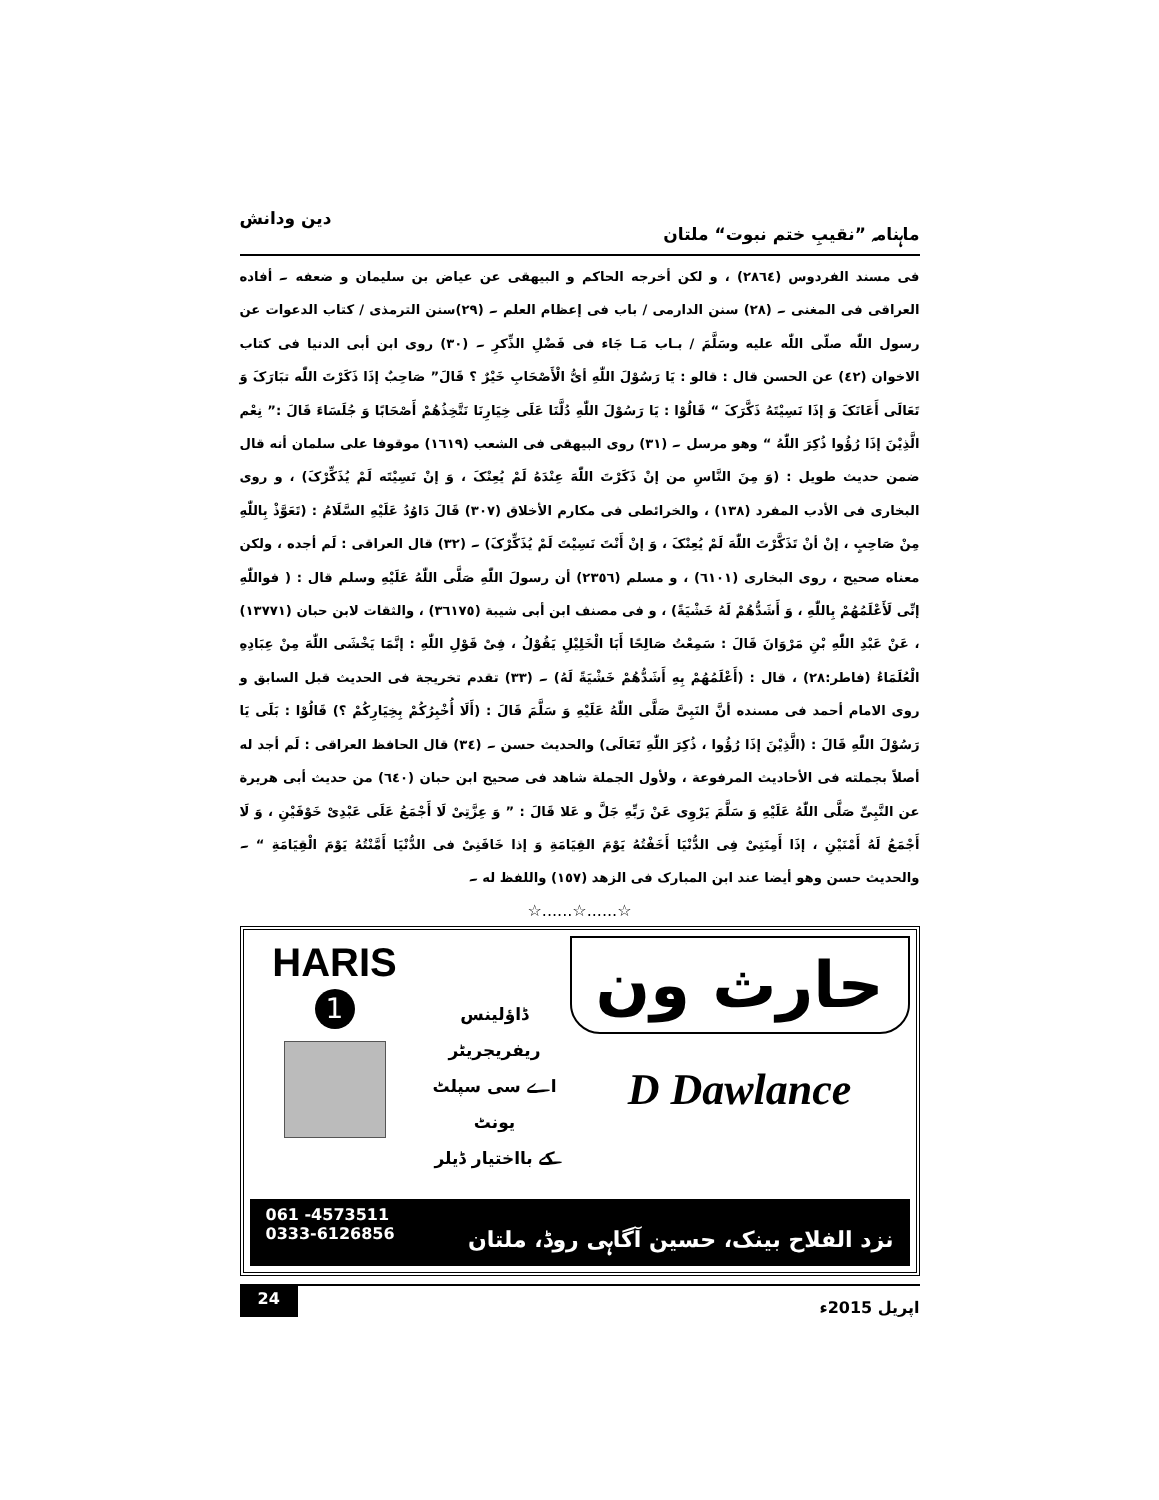ماہنامہ ”نقیبِ ختم نبوت“ ملتان دین ودانش
فی مسند الفردوس (٢٨٦٤) ، و لکن أخرجه الحاکم و البیهقی عن عیاض بن سلیمان و ضعفه ۔ أفاده العراقی فی المغنی ۔ (٢٨) سنن الدارمی / باب فی إعظام العلم ۔ (٢٩)سنن الترمذی / کتاب الدعوات عن رسول اللّٰه صلّی اللّٰه علیه وسَلَّمَ / بـاب مَـا جَاء فی فَضْلِ الذِّکرِ ۔ (٣٠) روی ابن أبی الدنیا فی کتاب الاخوان (٤٢) عن الحسن قال : قالو : یَا رَسُوْلَ اللّٰهِ أیُّ الْأَصْحَابِ خَیْرٌ ؟ قَالَ” صَاحِبٌ إذَا ذَکَرْتَ اللّٰه تبَارَکَ وَ تَعَالَی أَعَانَکَ وَ إذَا نَسِیْتَهُ ذَکَّرَکَ “ قَالُوْا : یَا رَسُوْلَ اللّٰهِ دُلَّنَا عَلَی خِیَارِنَا نَتَّخِذُهُمْ أَصْحَابًا وَ جُلَسَاءَ قَالَ :” نِعْم الَّذِیْنَ إذَا رُؤُوا ذُکِرَ اللّٰهُ “ وهو مرسل ۔ (٣١) روی البیهقی فی الشعب (١٦١٩) موقوفا علی سلمان أنه قال ضمن حدیث طویل : (وَ مِنَ النَّاسِ من إنْ ذَکَرْتَ اللّٰهَ عِنْدَهُ لَمْ یُعِنْکَ ، وَ إنْ نَسِیْتَه لَمْ یُذَکِّرْکَ) ، و روی البخاری فی الأدب المفرد (١٣٨) ، والخرائطی فی مکارم الأخلاق (٣٠٧) قَالَ دَاوُدُ عَلَیْهِ السَّلَامُ : (تَعَوَّذْ بِاللّٰهِ مِنْ صَاحِبٍ ، إنْ أنْ تَذَکَّرْتَ اللّٰهَ لَمْ یُعِنْکَ ، وَ إنْ أَنْتَ نَسِیْتَ لَمْ یُذَکِّرْکَ) ۔ (٣٢) قال العراقی : لَم أجده ، ولکن معناه صحیح ، روی البخاری (٦١٠١) ، و مسلم (٢٣٥٦) أن رسولَ اللّٰهِ صَلَّی اللّٰهُ عَلَیْهِ وسلم قال : ( فواللّٰهِ إنِّی لَأَعْلَمُهُمْ بِاللّٰهِ ، وَ أَشَدُّهُمْ لَهُ خَشْیَةً) ، و فی مصنف ابن أبی شیبة (٣٦١٧٥) ، والثقات لابن حبان (١٣٧٧١) ، عَنْ عَبْدِ اللّٰهِ بْنِ مَرْوَانَ قَالَ : سَمِعْتُ صَالِحًا أَبَا الْخَلِیْلِ یَقُوْلُ ، فِیْ قَوْلِ اللّٰهِ : إنَّمَا یَخْشَی اللّٰهَ مِنْ عِبَادِهِ الْعُلَمَاءُ (فاطر:٢٨) ، قال : (أَعْلَمُهُمْ بِهِ أَشَدُّهُمْ خَشْیَةً لَهُ) ۔ (٣٣) تقدم تخریجة فی الحدیث قبل السابق و روی الامام أحمد فی مسنده أنَّ النَبِیَّ صَلَّی اللّٰهُ عَلَیْهِ وَ سَلَّمَ قَالَ : (أَلَا أُخْبِرُکُمْ بِخِیَارِکُمْ ؟) قَالُوْا : بَلَی یَا رَسُوْلَ اللّٰهِ قَالَ : (الَّذِیْنَ إذَا رُؤُوا ، ذُکِرَ اللّٰهِ تَعَالَی) والحدیث حسن ۔ (٣٤) قال الحافظ العراقی : لَم أجد له أصلاً بجملته فی الأحادیث المرفوعة ، ولأول الجملة شاهد فی صحیح ابن حبان (٦٤٠) من حدیث أبی هریرة عن النَّبِیِّ صَلَّی اللّٰهُ عَلَیْهِ وَ سَلَّمَ یَرْوِی عَنْ رَبِّهِ جَلَّ و عَلا قَالَ : ” وَ عِزَّتِیْ لَا أَجْمَعُ عَلَی عَبْدِیْ خَوْفَیْنِ ، وَ لَا أَجْمَعُ لَهُ أَمْنَیْنِ ، إذَا أَمِنَنِیْ فِی الدُّنْیَا أَخَفْتُهُ یَوْمَ القِیَامَةِ وَ إذا خَافَنِیْ فی الدُّنْیَا أَمَّنْتُهُ یَوْمَ الْقِیَامَةِ “ ۔ والحدیث حسن وهو أیضا عند ابن المبارک فی الزهد (١٥٧) واللفظ له ۔
☆......☆......☆
HARIS
1
ڈاؤلینس ریفریجریٹر
اے سی سپلٹ یونٹ
کے بااختیار ڈیلر
حارث ون
D Dawlance
061 -4573511
0333-6126856 نزد الفلاح بینک، حسین آگاہی روڈ، ملتان
24 اپریل 2015ء